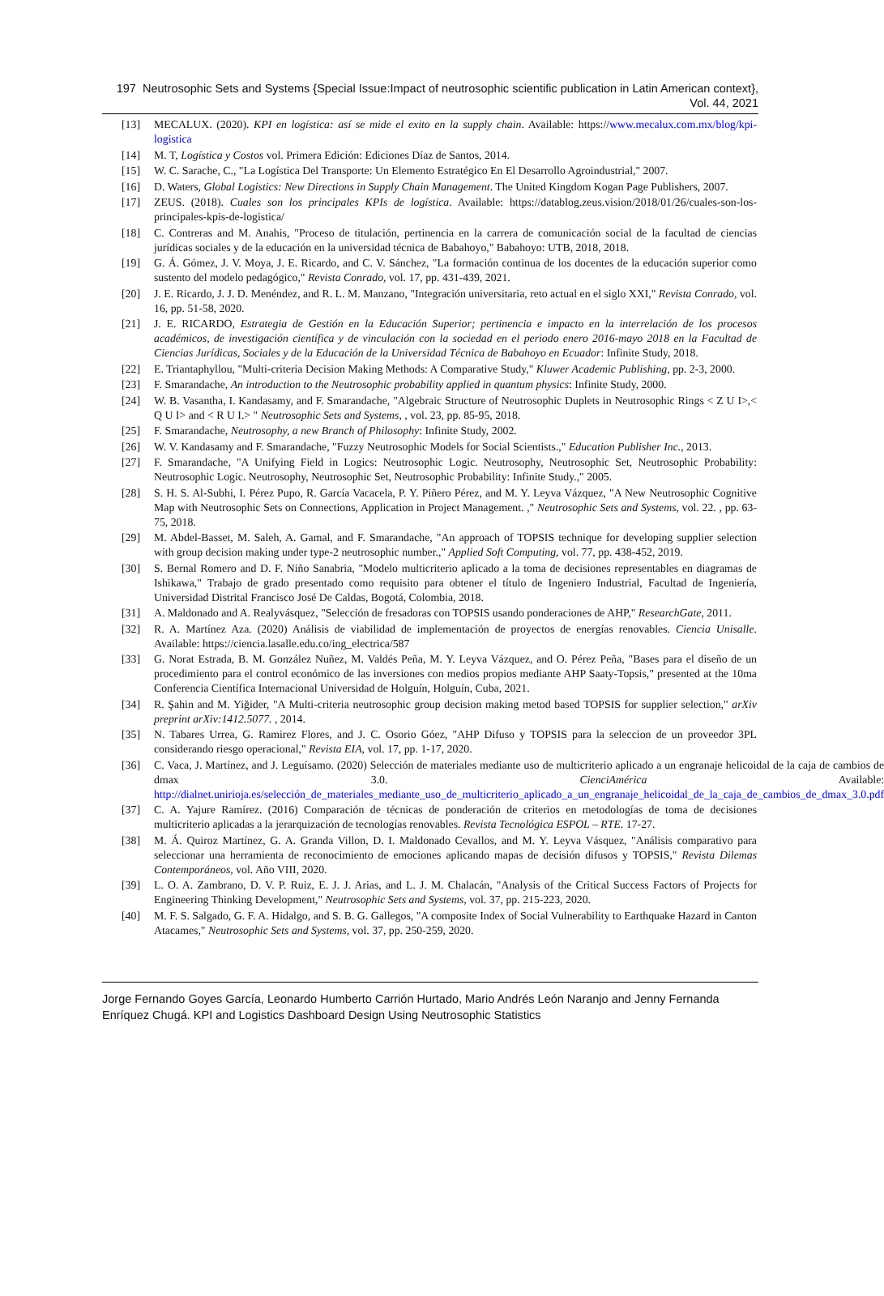197 Neutrosophic Sets and Systems {Special Issue:Impact of neutrosophic scientific publication in Latin American context}, Vol. 44, 2021
[13] MECALUX. (2020). KPI en logística: así se mide el exito en la supply chain. Available: https://www.mecalux.com.mx/blog/kpi-logistica
[14] M. T, Logística y Costos vol. Primera Edición: Ediciones Díaz de Santos, 2014.
[15] W. C. Sarache, C., "La Logística Del Transporte: Un Elemento Estratégico En El Desarrollo Agroindustrial," 2007.
[16] D. Waters, Global Logistics: New Directions in Supply Chain Management. The United Kingdom Kogan Page Publishers, 2007.
[17] ZEUS. (2018). Cuales son los principales KPIs de logística. Available: https://datablog.zeus.vision/2018/01/26/cuales-son-los-principales-kpis-de-logistica/
[18] C. Contreras and M. Anahis, "Proceso de titulación, pertinencia en la carrera de comunicación social de la facultad de ciencias jurídicas sociales y de la educación en la universidad técnica de Babahoyo," Babahoyo: UTB, 2018, 2018.
[19] G. Á. Gómez, J. V. Moya, J. E. Ricardo, and C. V. Sánchez, "La formación continua de los docentes de la educación superior como sustento del modelo pedagógico," Revista Conrado, vol. 17, pp. 431-439, 2021.
[20] J. E. Ricardo, J. J. D. Menéndez, and R. L. M. Manzano, "Integración universitaria, reto actual en el siglo XXI," Revista Conrado, vol. 16, pp. 51-58, 2020.
[21] J. E. RICARDO, Estrategia de Gestión en la Educación Superior; pertinencia e impacto en la interrelación de los procesos académicos, de investigación científica y de vinculación con la sociedad en el periodo enero 2016-mayo 2018 en la Facultad de Ciencias Jurídicas, Sociales y de la Educación de la Universidad Técnica de Babahoyo en Ecuador: Infinite Study, 2018.
[22] E. Triantaphyllou, "Multi-criteria Decision Making Methods: A Comparative Study," Kluwer Academic Publishing, pp. 2-3, 2000.
[23] F. Smarandache, An introduction to the Neutrosophic probability applied in quantum physics: Infinite Study, 2000.
[24] W. B. Vasantha, I. Kandasamy, and F. Smarandache, "Algebraic Structure of Neutrosophic Duplets in Neutrosophic Rings < Z U I>,< Q U I> and < R U I.> " Neutrosophic Sets and Systems, , vol. 23, pp. 85-95, 2018.
[25] F. Smarandache, Neutrosophy, a new Branch of Philosophy: Infinite Study, 2002.
[26] W. V. Kandasamy and F. Smarandache, "Fuzzy Neutrosophic Models for Social Scientists.," Education Publisher Inc., 2013.
[27] F. Smarandache, "A Unifying Field in Logics: Neutrosophic Logic. Neutrosophy, Neutrosophic Set, Neutrosophic Probability: Neutrosophic Logic. Neutrosophy, Neutrosophic Set, Neutrosophic Probability: Infinite Study.," 2005.
[28] S. H. S. Al-Subhi, I. Pérez Pupo, R. García Vacacela, P. Y. Piñero Pérez, and M. Y. Leyva Vázquez, "A New Neutrosophic Cognitive Map with Neutrosophic Sets on Connections, Application in Project Management. ," Neutrosophic Sets and Systems, vol. 22. , pp. 63-75, 2018.
[29] M. Abdel-Basset, M. Saleh, A. Gamal, and F. Smarandache, "An approach of TOPSIS technique for developing supplier selection with group decision making under type-2 neutrosophic number.," Applied Soft Computing, vol. 77, pp. 438-452, 2019.
[30] S. Bernal Romero and D. F. Niño Sanabria, "Modelo multicriterio aplicado a la toma de decisiones representables en diagramas de Ishikawa," Trabajo de grado presentado como requisito para obtener el título de Ingeniero Industrial, Facultad de Ingeniería, Universidad Distrital Francisco José De Caldas, Bogotá, Colombia, 2018.
[31] A. Maldonado and A. Realyvásquez, "Selección de fresadoras con TOPSIS usando ponderaciones de AHP," ResearchGate, 2011.
[32] R. A. Martínez Aza. (2020) Análisis de viabilidad de implementación de proyectos de energías renovables. Ciencia Unisalle. Available: https://ciencia.lasalle.edu.co/ing_electrica/587
[33] G. Norat Estrada, B. M. González Nuñez, M. Valdés Peña, M. Y. Leyva Vázquez, and O. Pérez Peña, "Bases para el diseño de un procedimiento para el control económico de las inversiones con medios propios mediante AHP Saaty-Topsis," presented at the 10ma Conferencia Científica Internacional Universidad de Holguín, Holguín, Cuba, 2021.
[34] R. Şahin and M. Yiğider, "A Multi-criteria neutrosophic group decision making metod based TOPSIS for supplier selection," arXiv preprint arXiv:1412.5077. , 2014.
[35] N. Tabares Urrea, G. Ramirez Flores, and J. C. Osorio Góez, "AHP Difuso y TOPSIS para la seleccion de un proveedor 3PL considerando riesgo operacional," Revista EIA, vol. 17, pp. 1-17, 2020.
[36] C. Vaca, J. Martínez, and J. Leguísamo. (2020) Selección de materiales mediante uso de multicriterio aplicado a un engranaje helicoidal de la caja de cambios de dmax 3.0. CienciAmérica Available: http://dialnet.unirioja.es/selección_de_materiales_mediante_uso_de_multicriterio_aplicado_a_un_engranaje_helicoidal_de_la_caja_de_cambios_de_dmax_3.0.pdf
[37] C. A. Yajure Ramírez. (2016) Comparación de técnicas de ponderación de criterios en metodologías de toma de decisiones multicriterio aplicadas a la jerarquización de tecnologías renovables. Revista Tecnológica ESPOL – RTE. 17-27.
[38] M. Á. Quiroz Martínez, G. A. Granda Villon, D. I. Maldonado Cevallos, and M. Y. Leyva Vásquez, "Análisis comparativo para seleccionar una herramienta de reconocimiento de emociones aplicando mapas de decisión difusos y TOPSIS," Revista Dilemas Contemporáneos, vol. Año VIII, 2020.
[39] L. O. A. Zambrano, D. V. P. Ruiz, E. J. J. Arias, and L. J. M. Chalacán, "Analysis of the Critical Success Factors of Projects for Engineering Thinking Development," Neutrosophic Sets and Systems, vol. 37, pp. 215-223, 2020.
[40] M. F. S. Salgado, G. F. A. Hidalgo, and S. B. G. Gallegos, "A composite Index of Social Vulnerability to Earthquake Hazard in Canton Atacames," Neutrosophic Sets and Systems, vol. 37, pp. 250-259, 2020.
Jorge Fernando Goyes García, Leonardo Humberto Carrión Hurtado, Mario Andrés León Naranjo and Jenny Fernanda Enríquez Chugá. KPI and Logistics Dashboard Design Using Neutrosophic Statistics